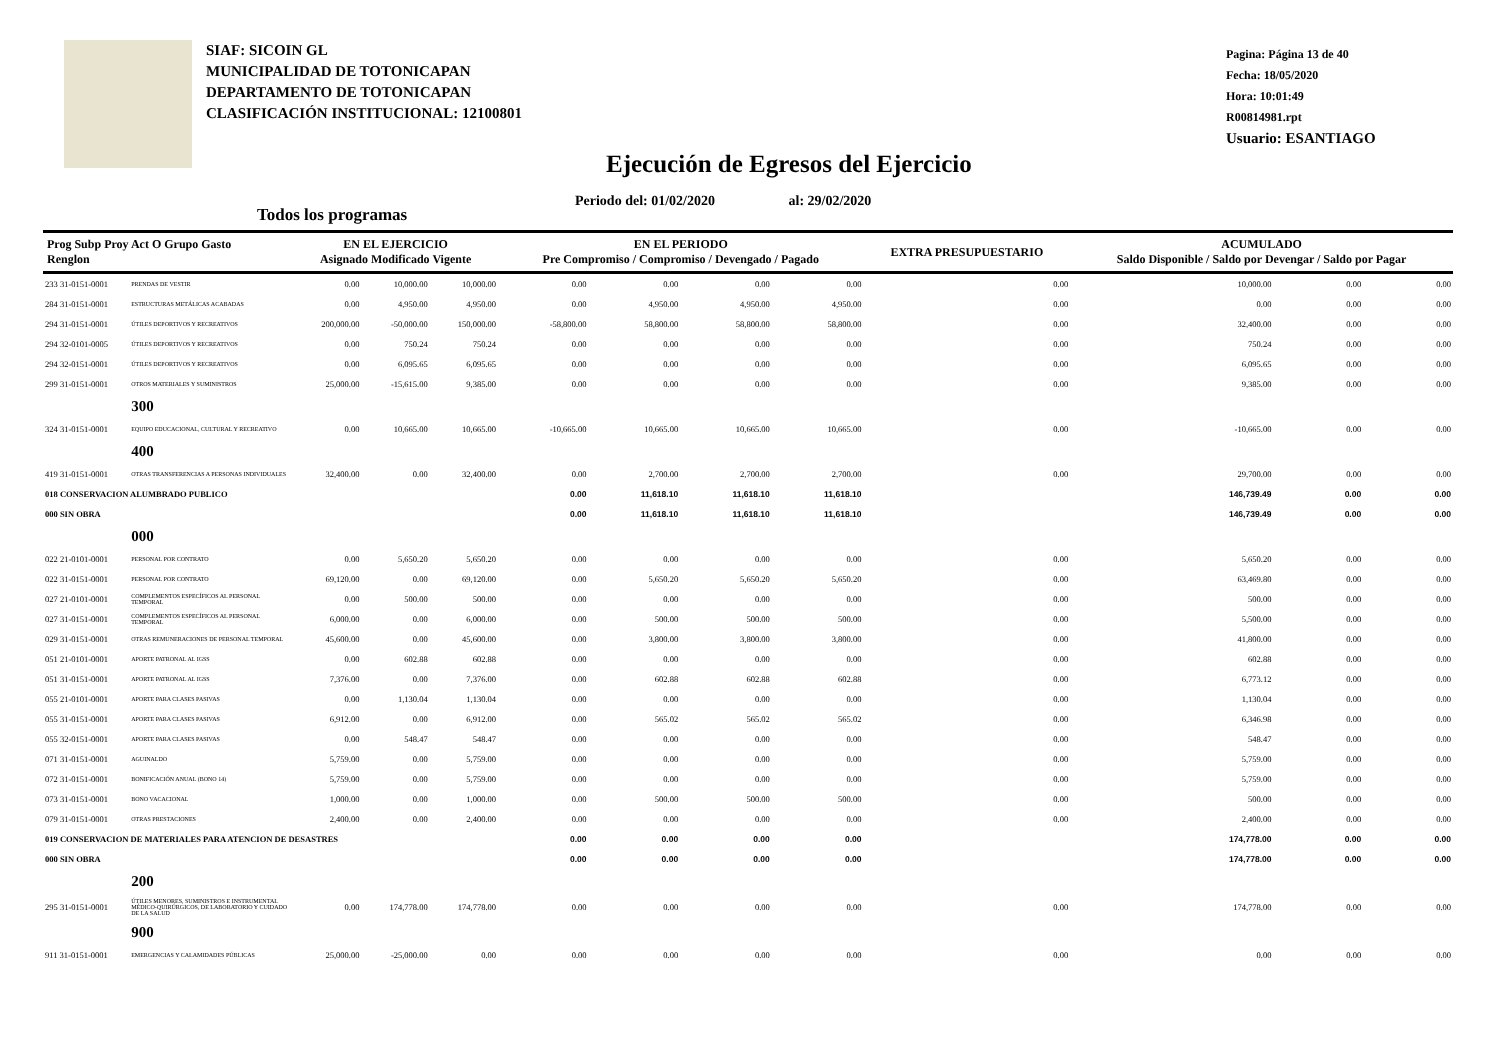SIAF: SICOIN GL
MUNICIPALIDAD DE TOTONICAPAN
DEPARTAMENTO DE TOTONICAPAN
CLASIFICACIÓN INSTITUCIONAL: 12100801
Pagina: Página 13 de 40
Fecha: 18/05/2020
Hora: 10:01:49
R00814981.rpt
Usuario: ESANTIAGO
Ejecución de Egresos del Ejercicio
Periodo del: 01/02/2020 al: 29/02/2020
Todos los programas
| Prog Subp Proy Act O Grupo Gasto Renglon | | EN EL EJERCICIO Asignado Modificado Vigente | | | EN EL PERIODO Pre Compromiso / Compromiso / Devengado / Pagado | | | | EXTRA PRESUPUESTARIO | ACUMULADO Saldo Disponible / Saldo por Devengar / Saldo por Pagar | | |
| --- | --- | --- | --- | --- | --- | --- | --- | --- | --- | --- | --- | --- |
| 233 31-0151-0001 | PRENDAS DE VESTIR | 0.00 | 10,000.00 | 10,000.00 | 0.00 | 0.00 | 0.00 | 0.00 | 0.00 | 10,000.00 | 0.00 | 0.00 |
| 284 31-0151-0001 | ESTRUCTURAS METÁLICAS ACABADAS | 0.00 | 4,950.00 | 4,950.00 | 0.00 | 4,950.00 | 4,950.00 | 4,950.00 | 0.00 | 0.00 | 0.00 | 0.00 |
| 294 31-0151-0001 | ÚTILES DEPORTIVOS Y RECREATIVOS | 200,000.00 | -50,000.00 | 150,000.00 | -58,800.00 | 58,800.00 | 58,800.00 | 58,800.00 | 0.00 | 32,400.00 | 0.00 | 0.00 |
| 294 32-0101-0005 | ÚTILES DEPORTIVOS Y RECREATIVOS | 0.00 | 750.24 | 750.24 | 0.00 | 0.00 | 0.00 | 0.00 | 0.00 | 750.24 | 0.00 | 0.00 |
| 294 32-0151-0001 | ÚTILES DEPORTIVOS Y RECREATIVOS | 0.00 | 6,095.65 | 6,095.65 | 0.00 | 0.00 | 0.00 | 0.00 | 0.00 | 6,095.65 | 0.00 | 0.00 |
| 299 31-0151-0001 | OTROS MATERIALES Y SUMINISTROS | 25,000.00 | -15,615.00 | 9,385.00 | 0.00 | 0.00 | 0.00 | 0.00 | 0.00 | 9,385.00 | 0.00 | 0.00 |
| | 300 | | | | | | | | | | | |
| 324 31-0151-0001 | EQUIPO EDUCACIONAL, CULTURAL Y RECREATIVO | 0.00 | 10,665.00 | 10,665.00 | -10,665.00 | 10,665.00 | 10,665.00 | 10,665.00 | 0.00 | -10,665.00 | 0.00 | 0.00 |
| | 400 | | | | | | | | | | | |
| 419 31-0151-0001 | OTRAS TRANSFERENCIAS A PERSONAS INDIVIDUALES | 32,400.00 | 0.00 | 32,400.00 | 0.00 | 2,700.00 | 2,700.00 | 2,700.00 | 0.00 | 29,700.00 | 0.00 | 0.00 |
| 018 CONSERVACION ALUMBRADO PUBLICO | | | | | 0.00 | 11,618.10 | 11,618.10 | 11,618.10 | | 146,739.49 | 0.00 | 0.00 |
| 000 SIN OBRA | | | | | 0.00 | 11,618.10 | 11,618.10 | 11,618.10 | | 146,739.49 | 0.00 | 0.00 |
| | 000 | | | | | | | | | | | |
| 022 21-0101-0001 | PERSONAL POR CONTRATO | 0.00 | 5,650.20 | 5,650.20 | 0.00 | 0.00 | 0.00 | 0.00 | 0.00 | 5,650.20 | 0.00 | 0.00 |
| 022 31-0151-0001 | PERSONAL POR CONTRATO | 69,120.00 | 0.00 | 69,120.00 | 0.00 | 5,650.20 | 5,650.20 | 5,650.20 | 0.00 | 63,469.80 | 0.00 | 0.00 |
| 027 21-0101-0001 | COMPLEMENTOS ESPECÍFICOS AL PERSONAL TEMPORAL | 0.00 | 500.00 | 500.00 | 0.00 | 0.00 | 0.00 | 0.00 | 0.00 | 500.00 | 0.00 | 0.00 |
| 027 31-0151-0001 | COMPLEMENTOS ESPECÍFICOS AL PERSONAL TEMPORAL | 6,000.00 | 0.00 | 6,000.00 | 0.00 | 500.00 | 500.00 | 500.00 | 0.00 | 5,500.00 | 0.00 | 0.00 |
| 029 31-0151-0001 | OTRAS REMUNERACIONES DE PERSONAL TEMPORAL | 45,600.00 | 0.00 | 45,600.00 | 0.00 | 3,800.00 | 3,800.00 | 3,800.00 | 0.00 | 41,800.00 | 0.00 | 0.00 |
| 051 21-0101-0001 | APORTE PATRONAL AL IGSS | 0.00 | 602.88 | 602.88 | 0.00 | 0.00 | 0.00 | 0.00 | 0.00 | 602.88 | 0.00 | 0.00 |
| 051 31-0151-0001 | APORTE PATRONAL AL IGSS | 7,376.00 | 0.00 | 7,376.00 | 0.00 | 602.88 | 602.88 | 602.88 | 0.00 | 6,773.12 | 0.00 | 0.00 |
| 055 21-0101-0001 | APORTE PARA CLASES PASIVAS | 0.00 | 1,130.04 | 1,130.04 | 0.00 | 0.00 | 0.00 | 0.00 | 0.00 | 1,130.04 | 0.00 | 0.00 |
| 055 31-0151-0001 | APORTE PARA CLASES PASIVAS | 6,912.00 | 0.00 | 6,912.00 | 0.00 | 565.02 | 565.02 | 565.02 | 0.00 | 6,346.98 | 0.00 | 0.00 |
| 055 32-0151-0001 | APORTE PARA CLASES PASIVAS | 0.00 | 548.47 | 548.47 | 0.00 | 0.00 | 0.00 | 0.00 | 0.00 | 548.47 | 0.00 | 0.00 |
| 071 31-0151-0001 | AGUINALDO | 5,759.00 | 0.00 | 5,759.00 | 0.00 | 0.00 | 0.00 | 0.00 | 0.00 | 5,759.00 | 0.00 | 0.00 |
| 072 31-0151-0001 | BONIFICACIÓN ANUAL (BONO 14) | 5,759.00 | 0.00 | 5,759.00 | 0.00 | 0.00 | 0.00 | 0.00 | 0.00 | 5,759.00 | 0.00 | 0.00 |
| 073 31-0151-0001 | BONO VACACIONAL | 1,000.00 | 0.00 | 1,000.00 | 0.00 | 500.00 | 500.00 | 500.00 | 0.00 | 500.00 | 0.00 | 0.00 |
| 079 31-0151-0001 | OTRAS PRESTACIONES | 2,400.00 | 0.00 | 2,400.00 | 0.00 | 0.00 | 0.00 | 0.00 | 0.00 | 2,400.00 | 0.00 | 0.00 |
| 019 CONSERVACION DE MATERIALES PARA ATENCION DE DESASTRES | | | | | 0.00 | 0.00 | 0.00 | 0.00 | | 174,778.00 | 0.00 | 0.00 |
| 000 SIN OBRA | | | | | 0.00 | 0.00 | 0.00 | 0.00 | | 174,778.00 | 0.00 | 0.00 |
| | 200 | | | | | | | | | | | |
| 295 31-0151-0001 | ÚTILES MENORES, SUMINISTROS E INSTRUMENTAL MÉDICO-QUIRÚRGICOS, DE LABORATORIO Y CUIDADO DE LA SALUD | 0.00 | 174,778.00 | 174,778.00 | 0.00 | 0.00 | 0.00 | 0.00 | 0.00 | 174,778.00 | 0.00 | 0.00 |
| | 900 | | | | | | | | | | | |
| 911 31-0151-0001 | EMERGENCIAS Y CALAMIDADES PÚBLICAS | 25,000.00 | -25,000.00 | 0.00 | 0.00 | 0.00 | 0.00 | 0.00 | 0.00 | 0.00 | 0.00 | 0.00 |